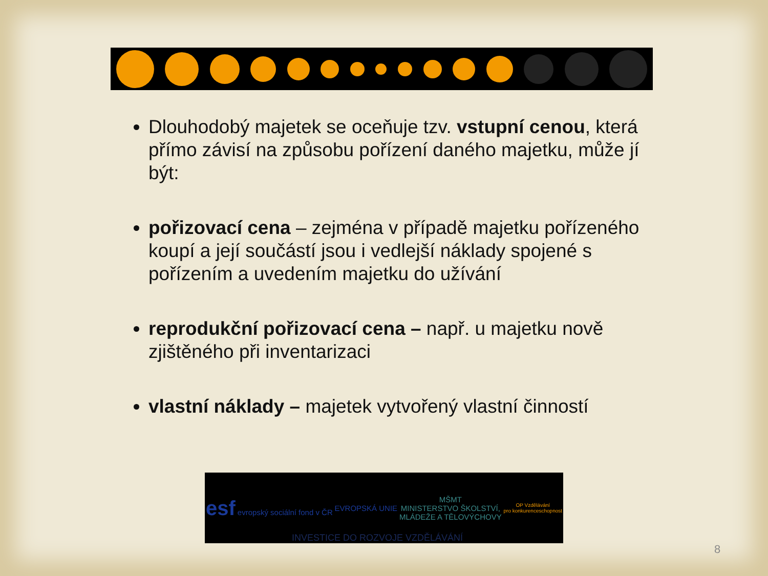Dlouhodobý majetek se oceňuje tzv. vstupní cenou, která přímo závisí na způsobu pořízení daného majetku, může jí být:
pořizovací cena – zejména v případě majetku pořízeného koupí a její součástí jsou i vedlejší náklady spojené s pořízením a uvedením majetku do užívání
reprodukční pořizovací cena – např. u majetku nově zjištěného při inventarizaci
vlastní náklady – majetek vytvořený vlastní činností
esf evropský sociální fond v ČR
EVROPSKÁ UNIE
MŠMT
MINISTERSTVO ŠKOLSTVÍ,
MLÁDEŽE A TĚLOVÝCHOVY
OP Vzdělávání
pro konkurenceschopnost
INVESTICE DO ROZVOJE VZDĚLÁVÁNÍ
8